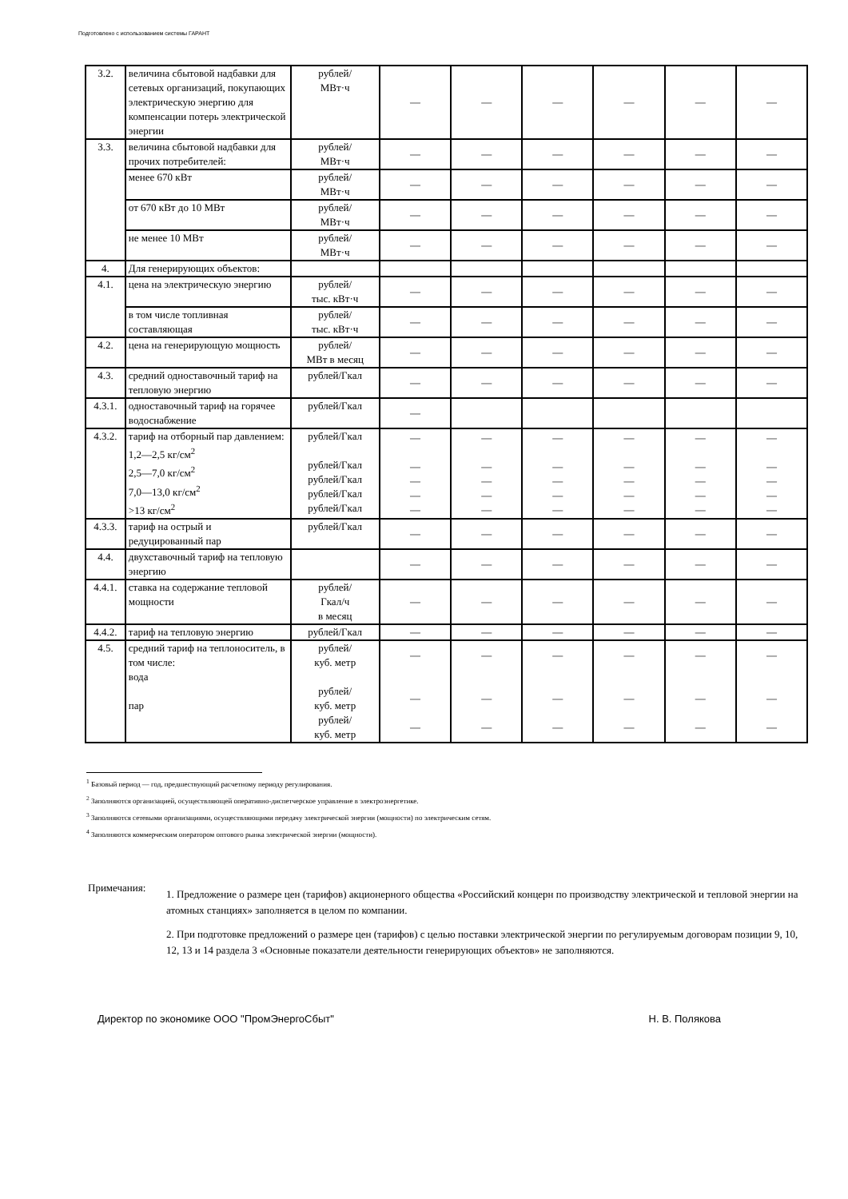Подготовлено с использованием системы ГАРАНТ
| 3.2. | величина сбытовой надбавки для сетевых организаций, покупающих электрическую энергию для компенсации потерь электрической энергии | рублей/ МВт·ч | — | — | — | — | — | — |
| 3.3. | величина сбытовой надбавки для прочих потребителей: | рублей/ МВт·ч | — | — | — | — | — | — |
| | менее 670 кВт | рублей/ МВт·ч | — | — | — | — | — | — |
| | от 670 кВт до 10 МВт | рублей/ МВт·ч | — | — | — | — | — | — |
| | не менее 10 МВт | рублей/ МВт·ч | — | — | — | — | — | — |
| 4. | Для генерирующих объектов: | | | | | | | |
| 4.1. | цена на электрическую энергию | рублей/ тыс. кВт·ч | — | — | — | — | — | — |
| | в том числе топливная составляющая | рублей/ тыс. кВт·ч | — | — | — | — | — | — |
| 4.2. | цена на генерирующую мощность | рублей/ МВт в месяц | — | — | — | — | — | — |
| 4.3. | средний одноставочный тариф на тепловую энергию | рублей/Гкал | — | — | — | — | — | — |
| 4.3.1. | одноставочный тариф на горячее водоснабжение | рублей/Гкал | — | | | | | |
| 4.3.2. | тариф на отборный пар давлением: 1,2—2,5 кг/см<sup>2</sup> 2,5—7,0 кг/см<sup>2</sup> 7,0—13,0 кг/см<sup>2</sup> >13 кг/см<sup>2</sup> | рублей/Гкал рублей/Гкал рублей/Гкал рублей/Гкал рублей/Гкал | — — — — — | — — — — — | — — — — — | — — — — — | — — — — — | — — — — — |
| 4.3.3. | тариф на острый и редуцированный пар | рублей/Гкал | — | — | — | — | — | — |
| 4.4. | двухставочный тариф на тепловую энергию | | — | — | — | — | — | — |
| 4.4.1. | ставка на содержание тепловой мощности | рублей/ Гкал/ч в месяц | — | — | — | — | — | — |
| 4.4.2. | тариф на тепловую энергию | рублей/Гкал | — | — | — | — | — | — |
| 4.5. | средний тариф на теплоноситель, в том числе: вода пар | рублей/ куб. метр рублей/ куб. метр рублей/ куб. метр | — — — | — — — | — — — | — — — | — — — | — — — |
<sup>1</sup> Базовый период — год, предшествующий расчетному периоду регулирования.
<sup>2</sup> Заполняются организацией, осуществляющей оперативно-диспетчерское управление в электроэнергетике.
<sup>3</sup> Заполняются сетевыми организациями, осуществляющими передачу электрической энергии (мощности) по электрическим сетям.
<sup>4</sup> Заполняются коммерческим оператором оптового рынка электрической энергии (мощности).
Примечания:
1. Предложение о размере цен (тарифов) акционерного общества «Российский концерн по производству электрической и тепловой энергии на атомных станциях» заполняется в целом по компании.
2. При подготовке предложений о размере цен (тарифов) с целью поставки электрической энергии по регулируемым договорам позиции 9, 10, 12, 13 и 14 раздела 3 «Основные показатели деятельности генерирующих объектов» не заполняются.
Директор по экономике ООО "ПромЭнергоСбыт" Н. В. Полякова